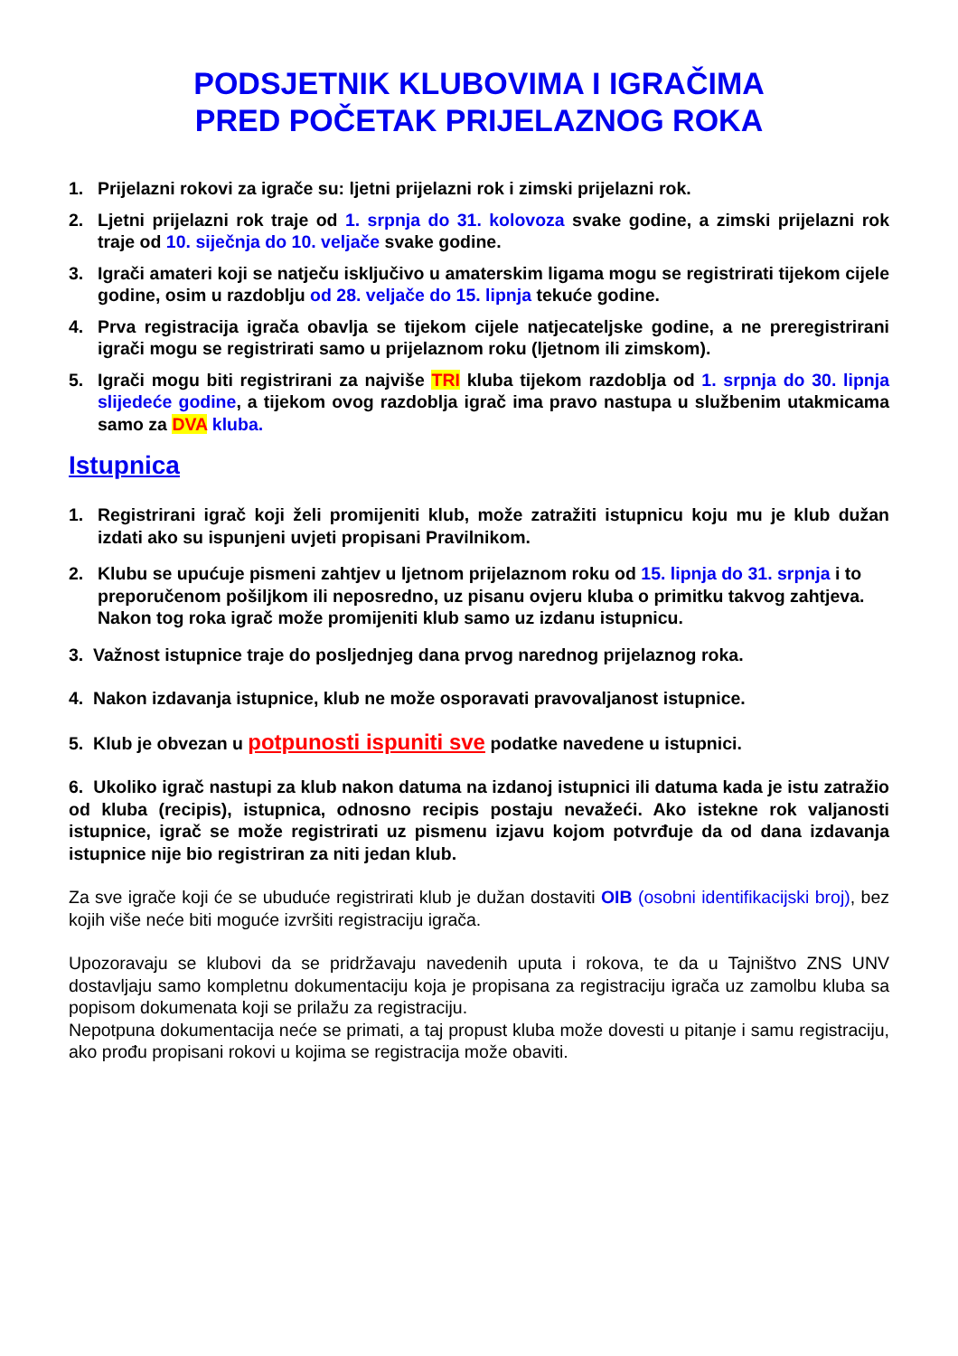PODSJETNIK KLUBOVIMA I IGRAČIMA
PRED POČETAK PRIJELAZNOG ROKA
1. Prijelazni rokovi za igrače su: ljetni prijelazni rok i zimski prijelazni rok.
2. Ljetni prijelazni rok traje od 1. srpnja do 31. kolovoza svake godine, a zimski prijelazni rok traje od 10. siječnja do 10. veljače svake godine.
3. Igrači amateri koji se natječu isključivo u amaterskim ligama mogu se registrirati tijekom cijele godine, osim u razdoblju od 28. veljače do 15. lipnja tekuće godine.
4. Prva registracija igrača obavlja se tijekom cijele natjecateljske godine, a ne preregistrirani igrači mogu se registrirati samo u prijelaznom roku (ljetnom ili zimskom).
5. Igrači mogu biti registrirani za najviše TRI kluba tijekom razdoblja od 1. srpnja do 30. lipnja slijedeće godine, a tijekom ovog razdoblja igrač ima pravo nastupa u službenim utakmicama samo za DVA kluba.
Istupnica
1. Registrirani igrač koji želi promijeniti klub, može zatražiti istupnicu koju mu je klub dužan izdati ako su ispunjeni uvjeti propisani Pravilnikom.
2. Klubu se upućuje pismeni zahtjev u ljetnom prijelaznom roku od 15. lipnja do 31. srpnja i to preporučenom pošiljkom ili neposredno, uz pisanu ovjeru kluba o primitku takvog zahtjeva. Nakon tog roka igrač može promijeniti klub samo uz izdanu istupnicu.
3. Važnost istupnice traje do posljednjeg dana prvog narednog prijelaznog roka.
4. Nakon izdavanja istupnice, klub ne može osporavati pravovaljanost istupnice.
5. Klub je obvezan u potpunosti ispuniti sve podatke navedene u istupnici.
6. Ukoliko igrač nastupi za klub nakon datuma na izdanoj istupnici ili datuma kada je istu zatražio od kluba (recipis), istupnica, odnosno recipis postaju nevažeći. Ako istekne rok valjanosti istupnice, igrač se može registrirati uz pismenu izjavu kojom potvrđuje da od dana izdavanja istupnice nije bio registriran za niti jedan klub.
Za sve igrače koji će se ubuduće registrirati klub je dužan dostaviti OIB (osobni identifikacijski broj), bez kojih više neće biti moguće izvršiti registraciju igrača.
Upozoravaju se klubovi da se pridržavaju navedenih uputa i rokova, te da u Tajništvo ZNS UNV dostavljaju samo kompletnu dokumentaciju koja je propisana za registraciju igrača uz zamolbu kluba sa popisom dokumenata koji se prilažu za registraciju.
Nepotpuna dokumentacija neće se primati, a taj propust kluba može dovesti u pitanje i samu registraciju, ako prođu propisani rokovi u kojima se registracija može obaviti.